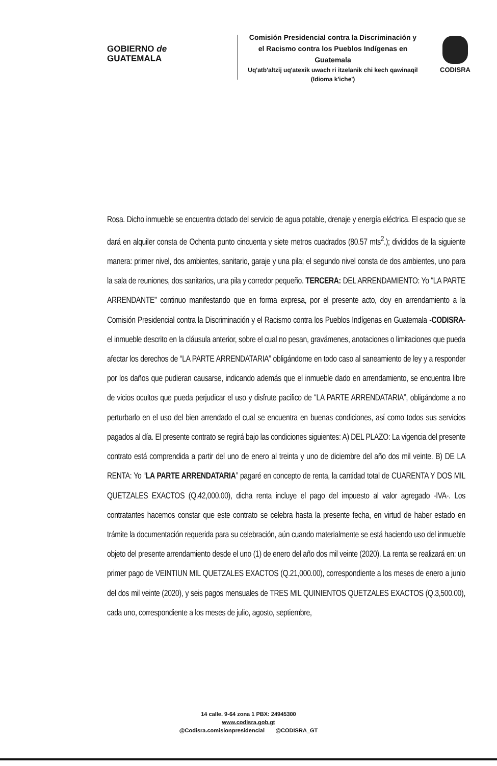GOBIERNO de
GUATEMALA
Comisión Presidencial contra la Discriminación y el Racismo contra los Pueblos Indígenas en Guatemala
Uq'atb'altzij uq'atexik uwach ri itzelanik chi kech qawinaqil (Idioma k'iche')
CODISRA
Rosa. Dicho inmueble se encuentra dotado del servicio de agua potable, drenaje y energía eléctrica. El espacio que se dará en alquiler consta de Ochenta punto cincuenta y siete metros cuadrados (80.57 mts<sup>2</sup>.); divididos de la siguiente manera: primer nivel, dos ambientes, sanitario, garaje y una pila; el segundo nivel consta de dos ambientes, uno para la sala de reuniones, dos sanitarios, una pila y corredor pequeño. TERCERA: DEL ARRENDAMIENTO: Yo “LA PARTE ARRENDANTE” continuo manifestando que en forma expresa, por el presente acto, doy en arrendamiento a la Comisión Presidencial contra la Discriminación y el Racismo contra los Pueblos Indígenas en Guatemala -CODISRA- el inmueble descrito en la cláusula anterior, sobre el cual no pesan, gravámenes, anotaciones o limitaciones que pueda afectar los derechos de “LA PARTE ARRENDATARIA” obligándome en todo caso al saneamiento de ley y a responder por los daños que pudieran causarse, indicando además que el inmueble dado en arrendamiento, se encuentra libre de vicios ocultos que pueda perjudicar el uso y disfrute pacifico de “LA PARTE ARRENDATARIA”, obligándome a no perturbarlo en el uso del bien arrendado el cual se encuentra en buenas condiciones, así como todos sus servicios pagados al día. El presente contrato se regirá bajo las condiciones siguientes: A) DEL PLAZO: La vigencia del presente contrato está comprendida a partir del uno de enero al treinta y uno de diciembre del año dos mil veinte. B) DE LA RENTA: Yo “LA PARTE ARRENDATARIA” pagaré en concepto de renta, la cantidad total de CUARENTA Y DOS MIL QUETZALES EXACTOS (Q.42,000.00), dicha renta incluye el pago del impuesto al valor agregado -IVA-. Los contratantes hacemos constar que este contrato se celebra hasta la presente fecha, en virtud de haber estado en trámite la documentación requerida para su celebración, aún cuando materialmente se está haciendo uso del inmueble objeto del presente arrendamiento desde el uno (1) de enero del año dos mil veinte (2020). La renta se realizará en: un primer pago de VEINTIUN MIL QUETZALES EXACTOS (Q.21,000.00), correspondiente a los meses de enero a junio del dos mil veinte (2020), y seis pagos mensuales de TRES MIL QUINIENTOS QUETZALES EXACTOS (Q.3,500.00), cada uno, correspondiente a los meses de julio, agosto, septiembre,
14 calle. 9-64 zona 1 PBX: 24945300
www.codisra.gob.gt
@Codisra.comisionpresidencial @CODISRA_GT